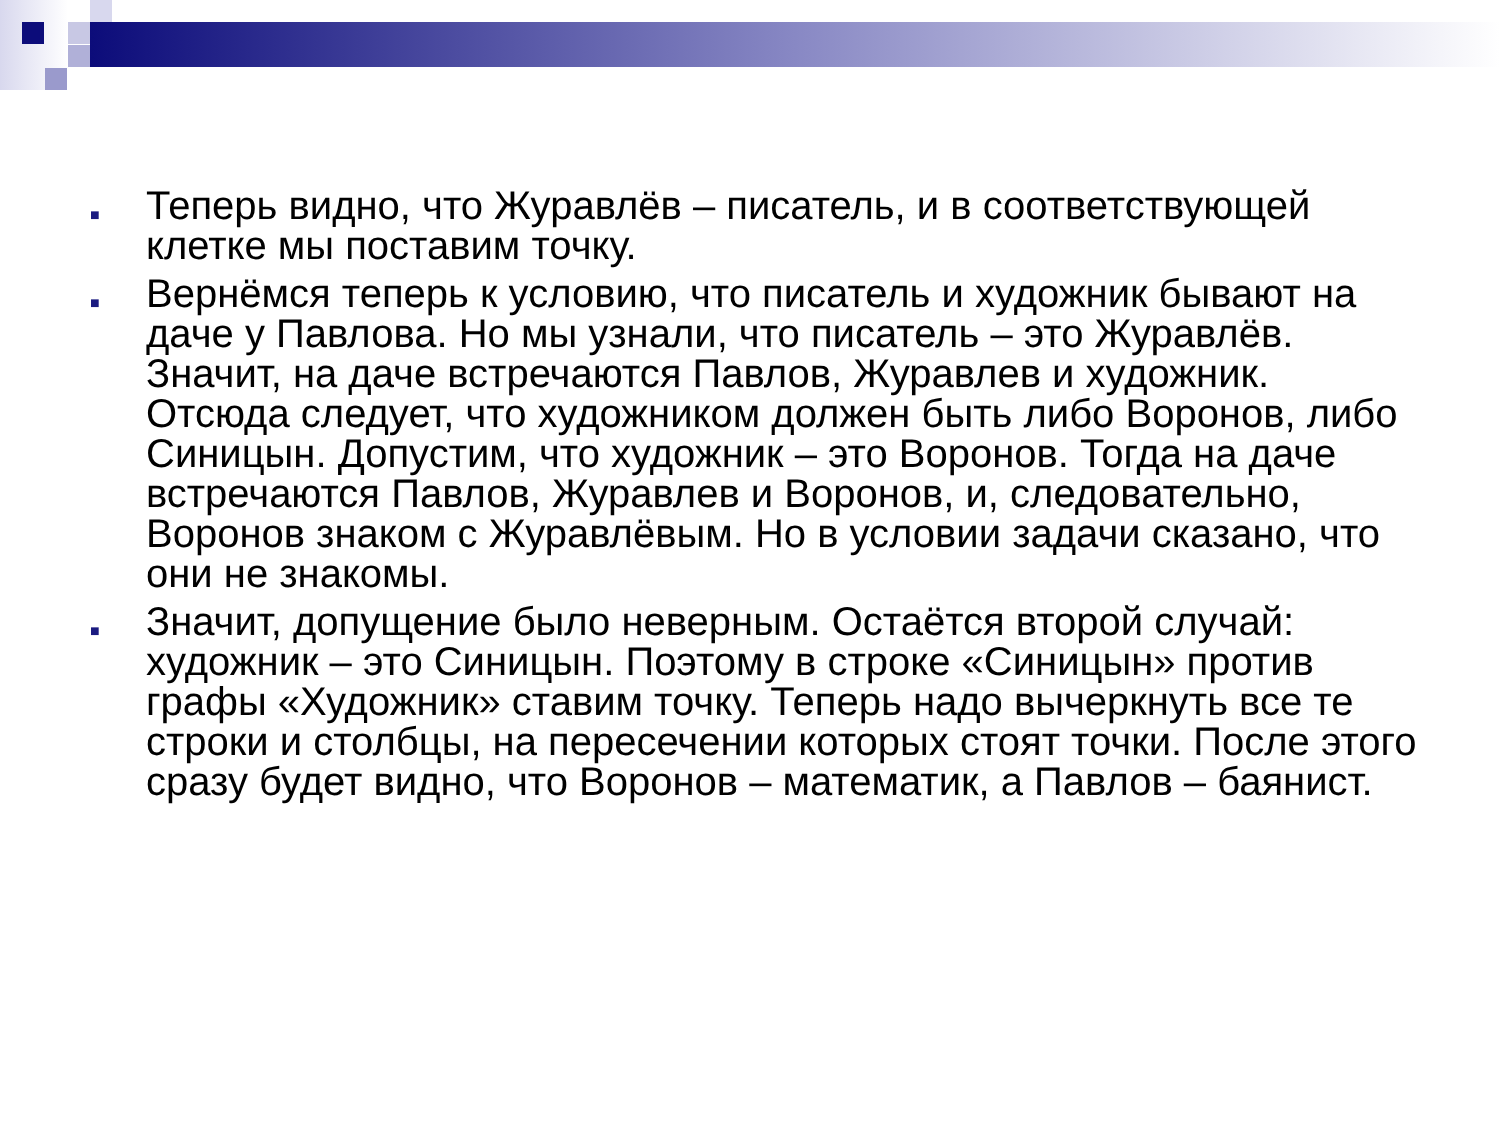■ Теперь видно, что Журавлёв – писатель, и в соответствующей клетке мы поставим точку.
■ Вернёмся теперь к условию, что писатель и художник бывают на даче у Павлова. Но мы узнали, что писатель – это Журавлёв. Значит, на даче встречаются Павлов, Журавлев и художник. Отсюда следует, что художником должен быть либо Воронов, либо Синицын. Допустим, что художник – это Воронов. Тогда на даче встречаются Павлов, Журавлев и Воронов, и, следовательно, Воронов знаком с Журавлёвым. Но в условии задачи сказано, что они не знакомы.
■ Значит, допущение было неверным. Остаётся второй случай: художник – это Синицын. Поэтому в строке «Синицын» против графы «Художник» ставим точку. Теперь надо вычеркнуть все те строки и столбцы, на пересечении которых стоят точки. После этого сразу будет видно, что Воронов – математик, а Павлов – баянист.